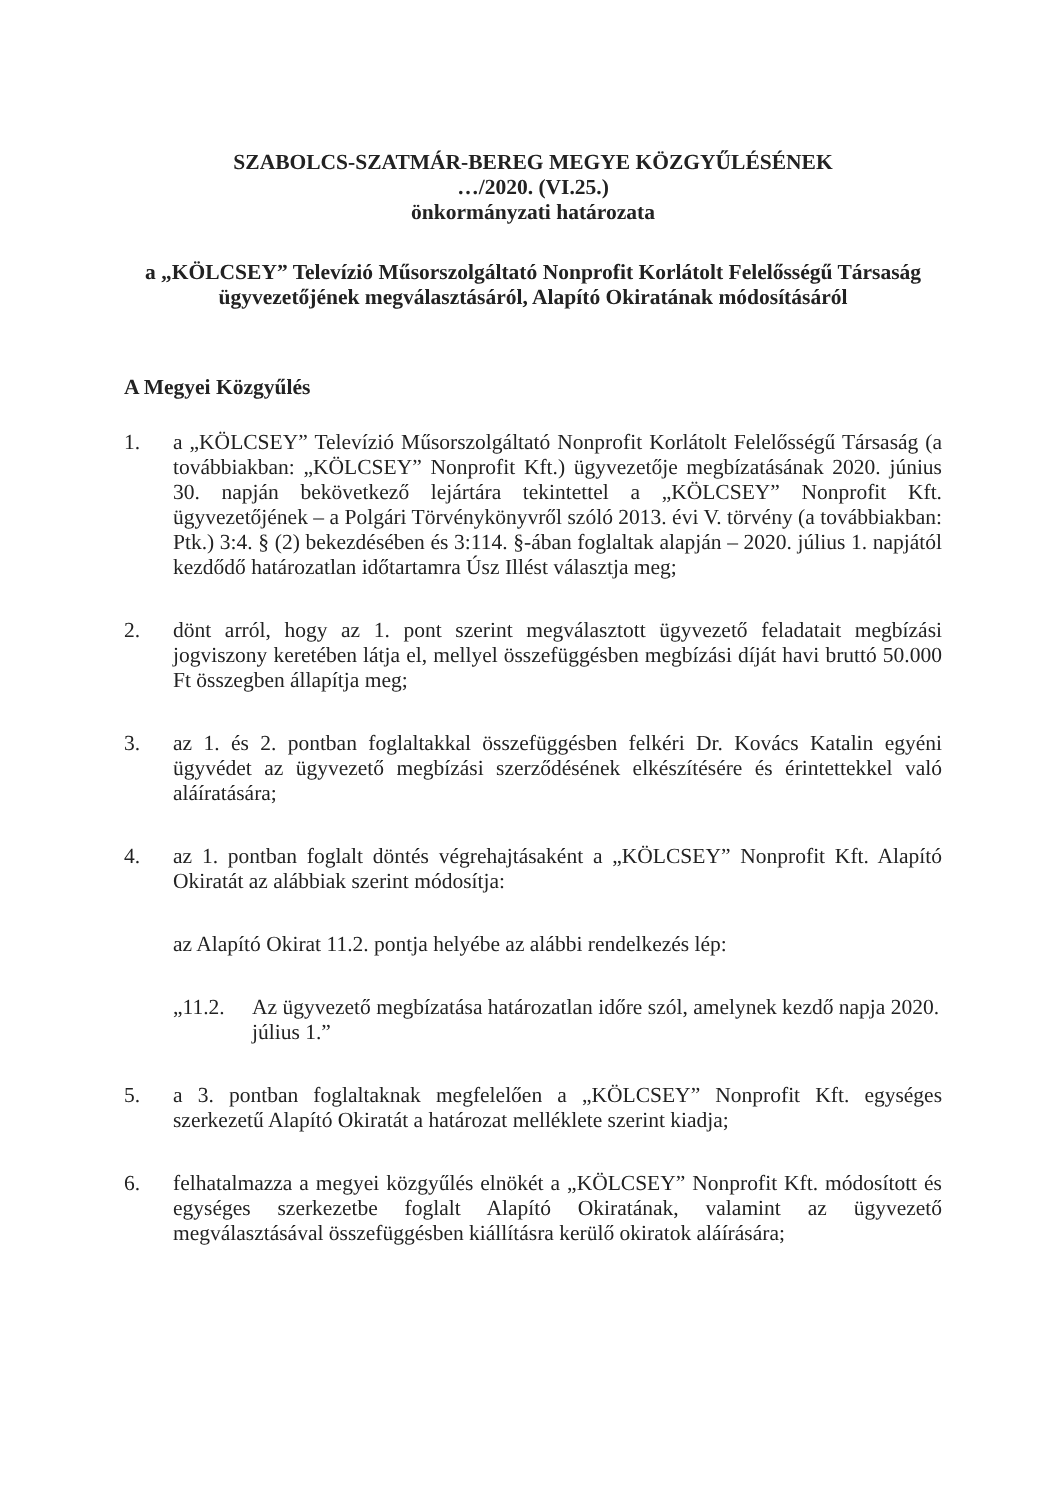SZABOLCS-SZATMÁR-BEREG MEGYE KÖZGYŰLÉSÉNEK
…/2020. (VI.25.)
önkormányzati határozata
a „KÖLCSEY” Televízió Műsorszolgáltató Nonprofit Korlátolt Felelősségű Társaság ügyvezetőjének megválasztásáról, Alapító Okiratának módosításáról
A Megyei Közgyűlés
1. a „KÖLCSEY” Televízió Műsorszolgáltató Nonprofit Korlátolt Felelősségű Társaság (a továbbiakban: „KÖLCSEY” Nonprofit Kft.) ügyvezetője megbízatásának 2020. június 30. napján bekövetkező lejártára tekintettel a „KÖLCSEY” Nonprofit Kft. ügyvezetőjének – a Polgári Törvénykönyvről szóló 2013. évi V. törvény (a továbbiakban: Ptk.) 3:4. § (2) bekezdésében és 3:114. §-ában foglaltak alapján – 2020. július 1. napjától kezdődő határozatlan időtartamra Úsz Illést választja meg;
2. dönt arról, hogy az 1. pont szerint megválasztott ügyvezető feladatait megbízási jogviszony keretében látja el, mellyel összefüggésben megbízási díját havi bruttó 50.000 Ft összegben állapítja meg;
3. az 1. és 2. pontban foglaltakkal összefüggésben felkéri Dr. Kovács Katalin egyéni ügyvédet az ügyvezető megbízási szerződésének elkészítésére és érintettekkel való aláíratására;
4. az 1. pontban foglalt döntés végrehajtásaként a „KÖLCSEY” Nonprofit Kft. Alapító Okiratát az alábbiak szerint módosítja:
az Alapító Okirat 11.2. pontja helyébe az alábbi rendelkezés lép:
„11.2. Az ügyvezető megbízatása határozatlan időre szól, amelynek kezdő napja 2020. július 1.”
5. a 3. pontban foglaltaknak megfelelően a „KÖLCSEY” Nonprofit Kft. egységes szerkezetű Alapító Okiratát a határozat melléklete szerint kiadja;
6. felhatalmazza a megyei közgyűlés elnökét a „KÖLCSEY” Nonprofit Kft. módosított és egységes szerkezetbe foglalt Alapító Okiratának, valamint az ügyvezető megválasztásával összefüggésben kiállításra kerülő okiratok aláírására;